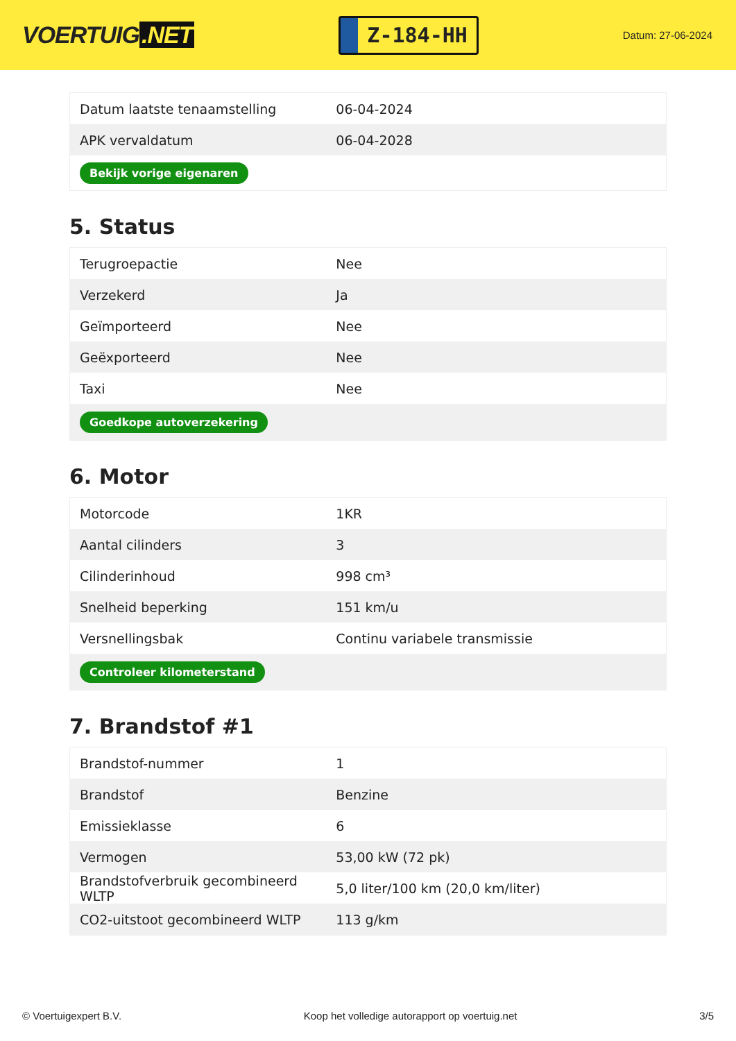VOERTUIG.NET
Z-184-HH
Datum: 27-06-2024
| Datum laatste tenaamstelling | 06-04-2024 |
| APK vervaldatum | 06-04-2028 |
| Bekijk vorige eigenaren | |
5. Status
| Terugroepactie | Nee |
| Verzekerd | Ja |
| Geïmporteerd | Nee |
| Geëxporteerd | Nee |
| Taxi | Nee |
| Goedkope autoverzekering | |
6. Motor
| Motorcode | 1KR |
| Aantal cilinders | 3 |
| Cilinderinhoud | 998 cm³ |
| Snelheid beperking | 151 km/u |
| Versnellingsbak | Continu variabele transmissie |
| Controleer kilometerstand | |
7. Brandstof #1
| Brandstof-nummer | 1 |
| Brandstof | Benzine |
| Emissieklasse | 6 |
| Vermogen | 53,00 kW (72 pk) |
| Brandstofverbruik gecombineerd WLTP | 5,0 liter/100 km (20,0 km/liter) |
| CO2-uitstoot gecombineerd WLTP | 113 g/km |
© Voertuigexpert B.V. Koop het volledige autorapport op voertuig.net 3/5